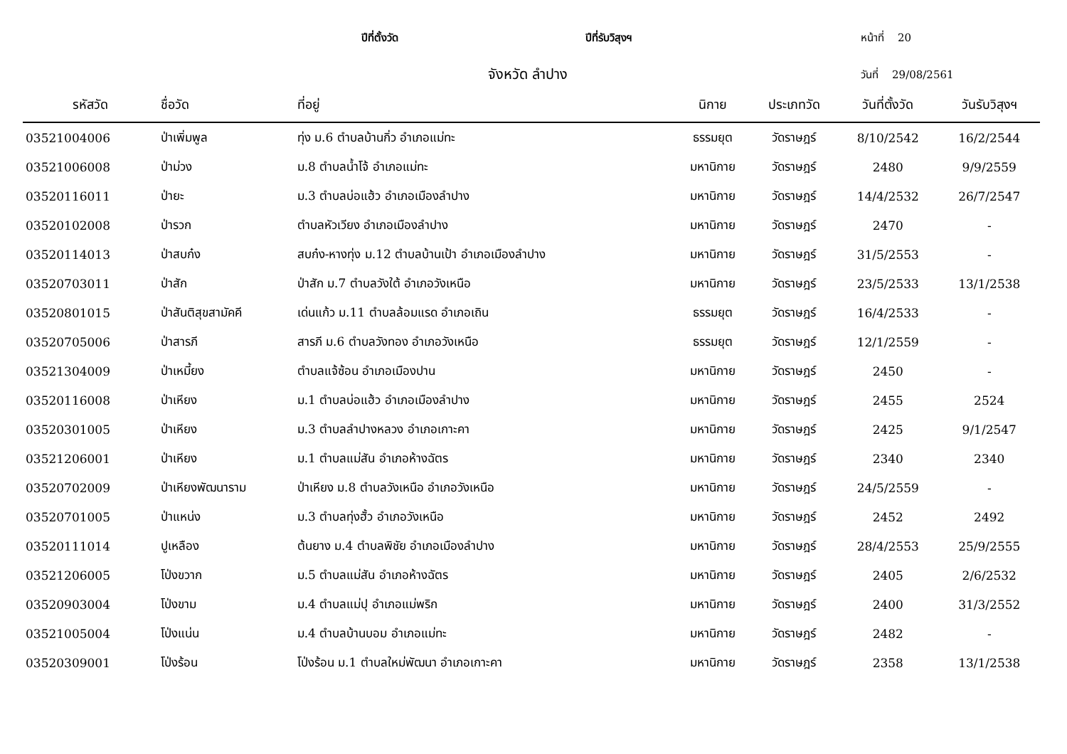ปีที่ตั้งวัด ปีที่รับวิสุงฯ หน้าที่ 20
จังหวัด ลำปาง วันที่ 29/08/2561
| รหัสวัด | ชื่อวัด | ที่อยู่ | นิกาย | ประเภทวัด | วันที่ตั้งวัด | วันรับวิสุงฯ |
| --- | --- | --- | --- | --- | --- | --- |
| 03521004006 | ป่าเพิ่มพูล | ทุ่ง ม.6 ตำบลบ้านกิ่ว อำเภอแม่ทะ | ธรรมยุต | วัดราษฎร์ | 8/10/2542 | 16/2/2544 |
| 03521006008 | ป่าม่วง | ม.8 ตำบลน้ำโจ้ อำเภอแม่ทะ | มหานิกาย | วัดราษฎร์ | 2480 | 9/9/2559 |
| 03520116011 | ป่ายะ | ม.3 ตำบลบ่อแฮ้ว อำเภอเมืองลำปาง | มหานิกาย | วัดราษฎร์ | 14/4/2532 | 26/7/2547 |
| 03520102008 | ป่ารวก | ตำบลหัวเวียง อำเภอเมืองลำปาง | มหานิกาย | วัดราษฎร์ | 2470 | - |
| 03520114013 | ป่าสบก๋ง | สบก๋ง-หางทุ่ง ม.12 ตำบลบ้านเป้า อำเภอเมืองลำปาง | มหานิกาย | วัดราษฎร์ | 31/5/2553 | - |
| 03520703011 | ป่าสัก | ป่าสัก ม.7 ตำบลวังใต้ อำเภอวังเหนือ | มหานิกาย | วัดราษฎร์ | 23/5/2533 | 13/1/2538 |
| 03520801015 | ป่าสันติสุขสามัคคี | เด่นแก้ว ม.11 ตำบลล้อมแรด อำเภอเถิน | ธรรมยุต | วัดราษฎร์ | 16/4/2533 | - |
| 03520705006 | ป่าสารภี | สารภี ม.6 ตำบลวังทอง อำเภอวังเหนือ | ธรรมยุต | วัดราษฎร์ | 12/1/2559 | - |
| 03521304009 | ป่าเหมี้ยง | ตำบลแจ้ซ้อน อำเภอเมืองปาน | มหานิกาย | วัดราษฎร์ | 2450 | - |
| 03520116008 | ป่าเหียง | ม.1 ตำบลบ่อแฮ้ว อำเภอเมืองลำปาง | มหานิกาย | วัดราษฎร์ | 2455 | 2524 |
| 03520301005 | ป่าเหียง | ม.3 ตำบลลำปางหลวง อำเภอเกาะคา | มหานิกาย | วัดราษฎร์ | 2425 | 9/1/2547 |
| 03521206001 | ป่าเหียง | ม.1 ตำบลแม่สัน อำเภอห้างฉัตร | มหานิกาย | วัดราษฎร์ | 2340 | 2340 |
| 03520702009 | ป่าเหียงพัฒนาราม | ป่าเหียง ม.8 ตำบลวังเหนือ อำเภอวังเหนือ | มหานิกาย | วัดราษฎร์ | 24/5/2559 | - |
| 03520701005 | ป่าแหน่ง | ม.3 ตำบลทุ่งฮั้ว อำเภอวังเหนือ | มหานิกาย | วัดราษฎร์ | 2452 | 2492 |
| 03520111014 | ปูเหลือง | ต้นยาง ม.4 ตำบลพิชัย อำเภอเมืองลำปาง | มหานิกาย | วัดราษฎร์ | 28/4/2553 | 25/9/2555 |
| 03521206005 | โป่งขวาก | ม.5 ตำบลแม่สัน อำเภอห้างฉัตร | มหานิกาย | วัดราษฎร์ | 2405 | 2/6/2532 |
| 03520903004 | โป่งขาม | ม.4 ตำบลแม่ปุ อำเภอแม่พริก | มหานิกาย | วัดราษฎร์ | 2400 | 31/3/2552 |
| 03521005004 | โป่งแน่น | ม.4 ตำบลบ้านบอม อำเภอแม่ทะ | มหานิกาย | วัดราษฎร์ | 2482 | - |
| 03520309001 | โป่งร้อน | โป่งร้อน ม.1 ตำบลใหม่พัฒนา อำเภอเกาะคา | มหานิกาย | วัดราษฎร์ | 2358 | 13/1/2538 |